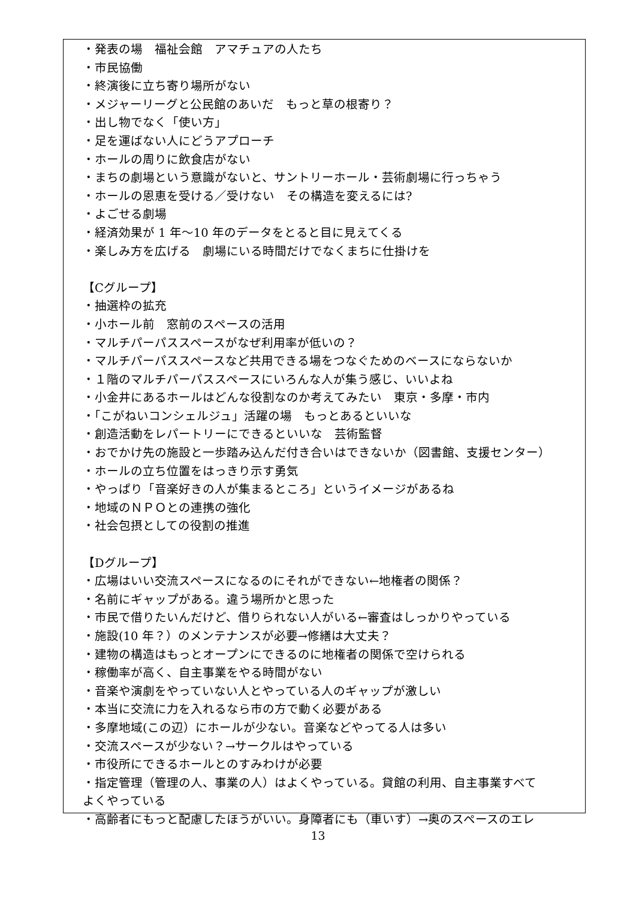・発表の場　福祉会館　アマチュアの人たち
・市民協働
・終演後に立ち寄り場所がない
・メジャーリーグと公民館のあいだ　もっと草の根寄り？
・出し物でなく「使い方」
・足を運ばない人にどうアプローチ
・ホールの周りに飲食店がない
・まちの劇場という意識がないと、サントリーホール・芸術劇場に行っちゃう
・ホールの恩恵を受ける／受けない　その構造を変えるには?
・よごせる劇場
・経済効果が 1 年～10 年のデータをとると目に見えてくる
・楽しみ方を広げる　劇場にいる時間だけでなくまちに仕掛けを
【Cグループ】
・抽選枠の拡充
・小ホール前　窓前のスペースの活用
・マルチパーパススペースがなぜ利用率が低いの？
・マルチパーパススペースなど共用できる場をつなぐためのベースにならないか
・１階のマルチパーパススペースにいろんな人が集う感じ、いいよね
・小金井にあるホールはどんな役割なのか考えてみたい　東京・多摩・市内
・「こがねいコンシェルジュ」活躍の場　もっとあるといいな
・創造活動をレパートリーにできるといいな　芸術監督
・おでかけ先の施設と一歩踏み込んだ付き合いはできないか（図書館、支援センター）
・ホールの立ち位置をはっきり示す勇気
・やっぱり「音楽好きの人が集まるところ」というイメージがあるね
・地域のＮＰＯとの連携の強化
・社会包摂としての役割の推進
【Dグループ】
・広場はいい交流スペースになるのにそれができない←地権者の関係？
・名前にギャップがある。違う場所かと思った
・市民で借りたいんだけど、借りられない人がいる←審査はしっかりやっている
・施設(10 年？）のメンテナンスが必要→修繕は大丈夫？
・建物の構造はもっとオープンにできるのに地権者の関係で空けられる
・稼働率が高く、自主事業をやる時間がない
・音楽や演劇をやっていない人とやっている人のギャップが激しい
・本当に交流に力を入れるなら市の方で動く必要がある
・多摩地域(この辺）にホールが少ない。音楽などやってる人は多い
・交流スペースが少ない？→サークルはやっている
・市役所にできるホールとのすみわけが必要
・指定管理（管理の人、事業の人）はよくやっている。貸館の利用、自主事業すべて
よくやっている
・高齢者にもっと配慮したほうがいい。身障者にも（車いす）→奥のスペースのエレ
13